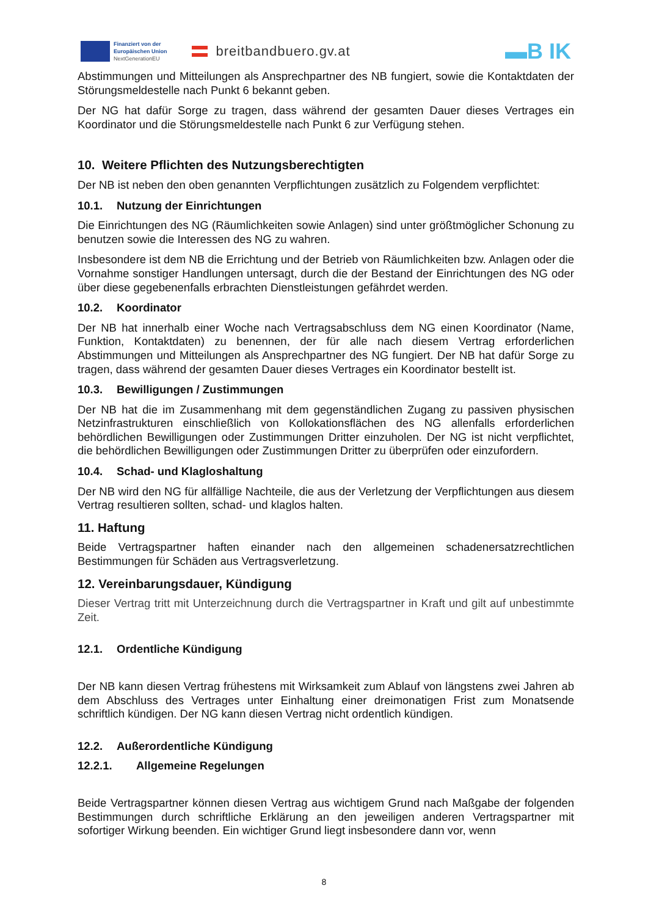Finanziert von der
Europäischen Union
NextGenerationEU
breitbandbuero.gv.at
▬B IK
Abstimmungen und Mitteilungen als Ansprechpartner des NB fungiert, sowie die Kontaktdaten der Störungsmeldestelle nach Punkt 6 bekannt geben.
Der NG hat dafür Sorge zu tragen, dass während der gesamten Dauer dieses Vertrages ein Koordinator und die Störungsmeldestelle nach Punkt 6 zur Verfügung stehen.
10. Weitere Pflichten des Nutzungsberechtigten
Der NB ist neben den oben genannten Verpflichtungen zusätzlich zu Folgendem verpflichtet:
10.1. Nutzung der Einrichtungen
Die Einrichtungen des NG (Räumlichkeiten sowie Anlagen) sind unter größtmöglicher Schonung zu benutzen sowie die Interessen des NG zu wahren.
Insbesondere ist dem NB die Errichtung und der Betrieb von Räumlichkeiten bzw. Anlagen oder die Vornahme sonstiger Handlungen untersagt, durch die der Bestand der Einrichtungen des NG oder über diese gegebenenfalls erbrachten Dienstleistungen gefährdet werden.
10.2. Koordinator
Der NB hat innerhalb einer Woche nach Vertragsabschluss dem NG einen Koordinator (Name, Funktion, Kontaktdaten) zu benennen, der für alle nach diesem Vertrag erforderlichen Abstimmungen und Mitteilungen als Ansprechpartner des NG fungiert. Der NB hat dafür Sorge zu tragen, dass während der gesamten Dauer dieses Vertrages ein Koordinator bestellt ist.
10.3. Bewilligungen / Zustimmungen
Der NB hat die im Zusammenhang mit dem gegenständlichen Zugang zu passiven physischen Netzinfrastrukturen einschließlich von Kollokationsflächen des NG allenfalls erforderlichen behördlichen Bewilligungen oder Zustimmungen Dritter einzuholen. Der NG ist nicht verpflichtet, die behördlichen Bewilligungen oder Zustimmungen Dritter zu überprüfen oder einzufordern.
10.4. Schad- und Klagloshaltung
Der NB wird den NG für allfällige Nachteile, die aus der Verletzung der Verpflichtungen aus diesem Vertrag resultieren sollten, schad- und klaglos halten.
11. Haftung
Beide Vertragspartner haften einander nach den allgemeinen schadenersatzrechtlichen Bestimmungen für Schäden aus Vertragsverletzung.
12. Vereinbarungsdauer, Kündigung
Dieser Vertrag tritt mit Unterzeichnung durch die Vertragspartner in Kraft und gilt auf unbestimmte Zeit.
12.1. Ordentliche Kündigung
Der NB kann diesen Vertrag frühestens mit Wirksamkeit zum Ablauf von längstens zwei Jahren ab dem Abschluss des Vertrages unter Einhaltung einer dreimonatigen Frist zum Monatsende schriftlich kündigen. Der NG kann diesen Vertrag nicht ordentlich kündigen.
12.2. Außerordentliche Kündigung
12.2.1. Allgemeine Regelungen
Beide Vertragspartner können diesen Vertrag aus wichtigem Grund nach Maßgabe der folgenden Bestimmungen durch schriftliche Erklärung an den jeweiligen anderen Vertragspartner mit sofortiger Wirkung beenden. Ein wichtiger Grund liegt insbesondere dann vor, wenn
8